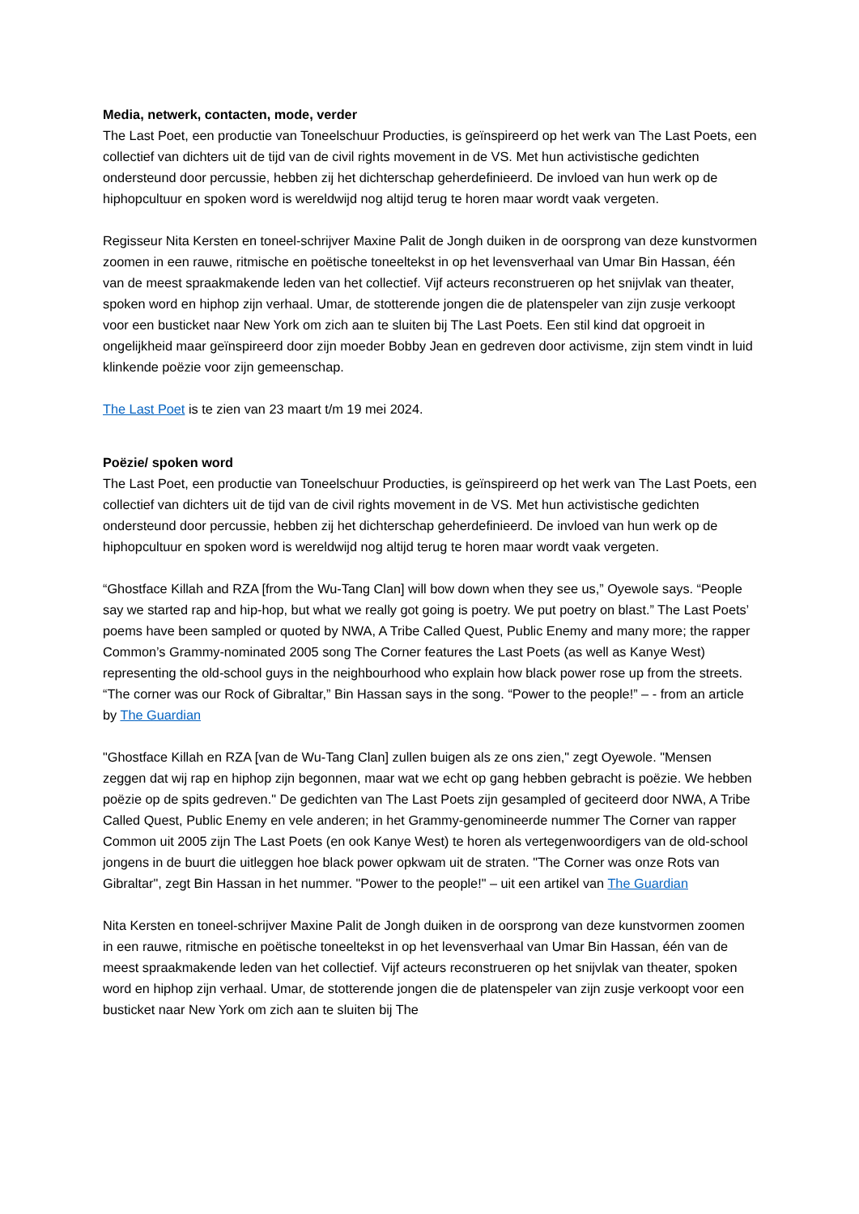Media, netwerk, contacten, mode, verder
The Last Poet, een productie van Toneelschuur Producties, is geïnspireerd op het werk van The Last Poets, een collectief van dichters uit de tijd van de civil rights movement in de VS. Met hun activistische gedichten ondersteund door percussie, hebben zij het dichterschap geherdefinieerd. De invloed van hun werk op de hiphopcultuur en spoken word is wereldwijd nog altijd terug te horen maar wordt vaak vergeten.
Regisseur Nita Kersten en toneel-schrijver Maxine Palit de Jongh duiken in de oorsprong van deze kunstvormen zoomen in een rauwe, ritmische en poëtische toneeltekst in op het levensverhaal van Umar Bin Hassan, één van de meest spraakmakende leden van het collectief. Vijf acteurs reconstrueren op het snijvlak van theater, spoken word en hiphop zijn verhaal. Umar, de stotterende jongen die de platenspeler van zijn zusje verkoopt voor een busticket naar New York om zich aan te sluiten bij The Last Poets. Een stil kind dat opgroeit in ongelijkheid maar geïnspireerd door zijn moeder Bobby Jean en gedreven door activisme, zijn stem vindt in luid klinkende poëzie voor zijn gemeenschap.
The Last Poet is te zien van 23 maart t/m 19 mei 2024.
Poëzie/ spoken word
The Last Poet, een productie van Toneelschuur Producties, is geïnspireerd op het werk van The Last Poets, een collectief van dichters uit de tijd van de civil rights movement in de VS. Met hun activistische gedichten ondersteund door percussie, hebben zij het dichterschap geherdefinieerd. De invloed van hun werk op de hiphopcultuur en spoken word is wereldwijd nog altijd terug te horen maar wordt vaak vergeten.
“Ghostface Killah and RZA [from the Wu-Tang Clan] will bow down when they see us,” Oyewole says. “People say we started rap and hip-hop, but what we really got going is poetry. We put poetry on blast.” The Last Poets’ poems have been sampled or quoted by NWA, A Tribe Called Quest, Public Enemy and many more; the rapper Common’s Grammy-nominated 2005 song The Corner features the Last Poets (as well as Kanye West) representing the old-school guys in the neighbourhood who explain how black power rose up from the streets. “The corner was our Rock of Gibraltar,” Bin Hassan says in the song. “Power to the people!” – - from an article by The Guardian
"Ghostface Killah en RZA [van de Wu-Tang Clan] zullen buigen als ze ons zien," zegt Oyewole. "Mensen zeggen dat wij rap en hiphop zijn begonnen, maar wat we echt op gang hebben gebracht is poëzie. We hebben poëzie op de spits gedreven." De gedichten van The Last Poets zijn gesampled of geciteerd door NWA, A Tribe Called Quest, Public Enemy en vele anderen; in het Grammy-genomineerde nummer The Corner van rapper Common uit 2005 zijn The Last Poets (en ook Kanye West) te horen als vertegenwoordigers van de old-school jongens in de buurt die uitleggen hoe black power opkwam uit de straten. "The Corner was onze Rots van Gibraltar", zegt Bin Hassan in het nummer. "Power to the people!" – uit een artikel van The Guardian
Nita Kersten en toneel-schrijver Maxine Palit de Jongh duiken in de oorsprong van deze kunstvormen zoomen in een rauwe, ritmische en poëtische toneeltekst in op het levensverhaal van Umar Bin Hassan, één van de meest spraakmakende leden van het collectief. Vijf acteurs reconstrueren op het snijvlak van theater, spoken word en hiphop zijn verhaal. Umar, de stotterende jongen die de platenspeler van zijn zusje verkoopt voor een busticket naar New York om zich aan te sluiten bij The